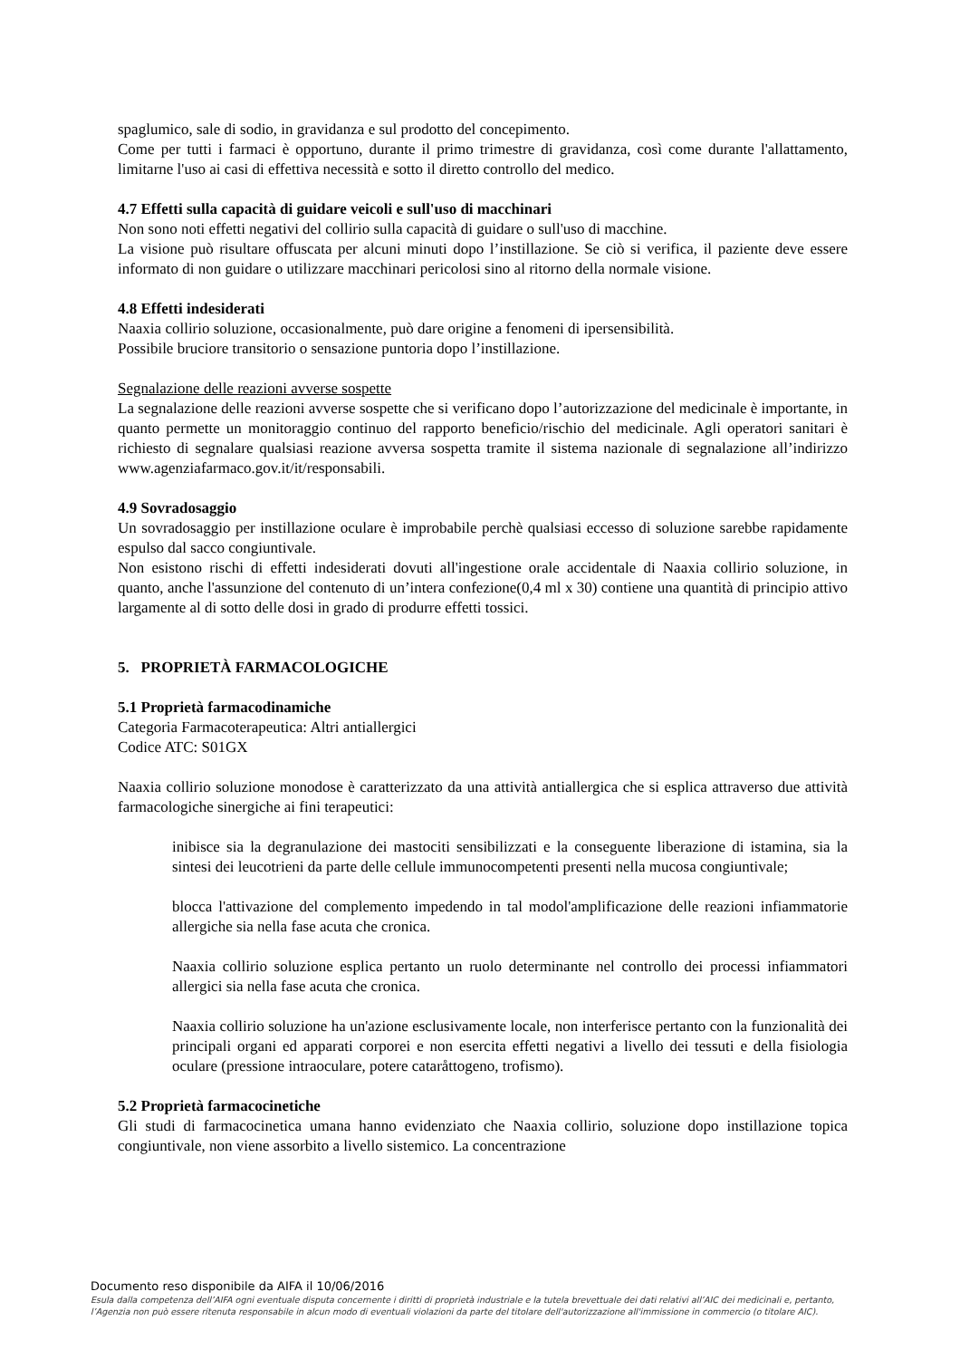spaglumico, sale di sodio, in gravidanza e sul prodotto del concepimento.
Come per tutti i farmaci è opportuno, durante il primo trimestre di gravidanza, così come durante l'allattamento, limitarne l'uso ai casi di effettiva necessità e sotto il diretto controllo del medico.
4.7 Effetti sulla capacità di guidare veicoli e sull'uso di macchinari
Non sono noti effetti negativi del collirio sulla capacità di guidare o sull'uso di macchine.
La visione può risultare offuscata per alcuni minuti dopo l’instillazione. Se ciò si verifica, il paziente deve essere informato di non guidare o utilizzare macchinari pericolosi sino al ritorno della normale visione.
4.8 Effetti indesiderati
Naaxia collirio soluzione, occasionalmente, può dare origine a fenomeni di ipersensibilità.
Possibile bruciore transitorio o sensazione puntoria dopo l’instillazione.
Segnalazione delle reazioni avverse sospette
La segnalazione delle reazioni avverse sospette che si verificano dopo l’autorizzazione del medicinale è importante, in quanto permette un monitoraggio continuo del rapporto beneficio/rischio del medicinale. Agli operatori sanitari è richiesto di segnalare qualsiasi reazione avversa sospetta tramite il sistema nazionale di segnalazione all’indirizzo www.agenziafarmaco.gov.it/it/responsabili.
4.9 Sovradosaggio
Un sovradosaggio per instillazione oculare è improbabile perchè qualsiasi eccesso di soluzione sarebbe rapidamente espulso dal sacco congiuntivale.
Non esistono rischi di effetti indesiderati dovuti all'ingestione orale accidentale di Naaxia collirio soluzione, in quanto, anche l'assunzione del contenuto di un’intera confezione(0,4 ml x 30) contiene una quantità di principio attivo largamente al di sotto delle dosi in grado di produrre effetti tossici.
5. PROPRIETÀ FARMACOLOGICHE
5.1 Proprietà farmacodinamiche
Categoria Farmacoterapeutica: Altri antiallergici
Codice ATC: S01GX
Naaxia collirio soluzione monodose è caratterizzato da una attività antiallergica che si esplica attraverso due attività farmacologiche sinergiche ai fini terapeutici:
inibisce sia la degranulazione dei mastociti sensibilizzati e la conseguente liberazione di istamina, sia la sintesi dei leucotrieni da parte delle cellule immunocompetenti presenti nella mucosa congiuntivale;
blocca l'attivazione del complemento impedendo in tal modol'amplificazione delle reazioni infiammatorie allergiche sia nella fase acuta che cronica.
Naaxia collirio soluzione esplica pertanto un ruolo determinante nel controllo dei processi infiammatori allergici sia nella fase acuta che cronica.
Naaxia collirio soluzione ha un'azione esclusivamente locale, non interferisce pertanto con la funzionalità dei principali organi ed apparati corporei e non esercita effetti negativi a livello dei tessuti e della fisiologia oculare (pressione intraoculare, potere cataråttogeno, trofismo).
5.2 Proprietà farmacocinetiche
Gli studi di farmacocinetica umana hanno evidenziato che Naaxia collirio, soluzione dopo instillazione topica congiuntivale, non viene assorbito a livello sistemico. La concentrazione
Documento reso disponibile da AIFA il 10/06/2016
Esula dalla competenza dell’AIFA ogni eventuale disputa concernente i diritti di proprietà industriale e la tutela brevettuale dei dati relativi all’AIC dei medicinali e, pertanto, l’Agenzia non può essere ritenuta responsabile in alcun modo di eventuali violazioni da parte del titolare dell'autorizzazione all'immissione in commercio (o titolare AIC).